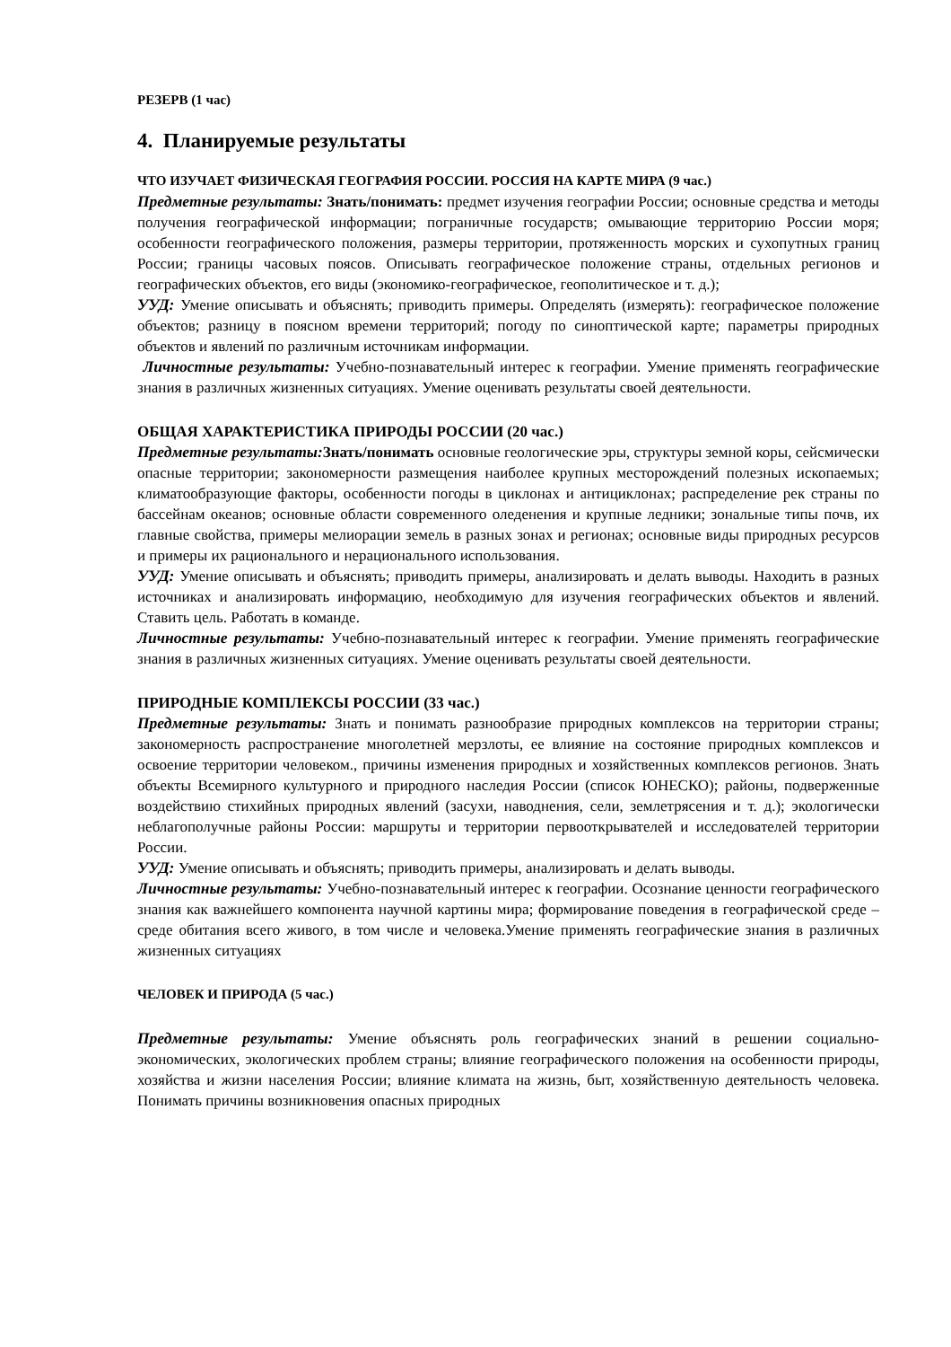РЕЗЕРВ (1 час)
4. Планируемые результаты
ЧТО ИЗУЧАЕТ ФИЗИЧЕСКАЯ ГЕОГРАФИЯ РОССИИ. РОССИЯ НА КАРТЕ МИРА (9 час.)
Предметные результаты: Знать/понимать: предмет изучения географии России; основные средства и методы получения географической информации; пограничные государств; омывающие территорию России моря; особенности географического положения, размеры территории, протяженность морских и сухопутных границ России; границы часовых поясов. Описывать географическое положение страны, отдельных регионов и географических объектов, его виды (экономико-географическое, геополитическое и т. д.);
УУД: Умение описывать и объяснять; приводить примеры. Определять (измерять): географическое положение объектов; разницу в поясном времени территорий; погоду по синоптической карте; параметры природных объектов и явлений по различным источникам информации.
Личностные результаты: Учебно-познавательный интерес к географии. Умение применять географические знания в различных жизненных ситуациях. Умение оценивать результаты своей деятельности.
ОБЩАЯ ХАРАКТЕРИСТИКА ПРИРОДЫ РОССИИ (20 час.)
Предметные результаты: Знать/понимать основные геологические эры, структуры земной коры, сейсмически опасные территории; закономерности размещения наиболее крупных месторождений полезных ископаемых; климатообразующие факторы, особенности погоды в циклонах и антициклонах; распределение рек страны по бассейнам океанов; основные области современного оледенения и крупные ледники; зональные типы почв, их главные свойства, примеры мелиорации земель в разных зонах и регионах; основные виды природных ресурсов и примеры их рационального и нерационального использования.
УУД: Умение описывать и объяснять; приводить примеры, анализировать и делать выводы. Находить в разных источниках и анализировать информацию, необходимую для изучения географических объектов и явлений. Ставить цель. Работать в команде.
Личностные результаты: Учебно-познавательный интерес к географии. Умение применять географические знания в различных жизненных ситуациях. Умение оценивать результаты своей деятельности.
ПРИРОДНЫЕ КОМПЛЕКСЫ РОССИИ (33 час.)
Предметные результаты: Знать и понимать разнообразие природных комплексов на территории страны; закономерность распространение многолетней мерзлоты, ее влияние на состояние природных комплексов и освоение территории человеком., причины изменения природных и хозяйственных комплексов регионов. Знать объекты Всемирного культурного и природного наследия России (список ЮНЕСКО); районы, подверженные воздействию стихийных природных явлений (засухи, наводнения, сели, землетрясения и т. д.); экологически неблагополучные районы России: маршруты и территории первооткрывателей и исследователей территории России.
УУД: Умение описывать и объяснять; приводить примеры, анализировать и делать выводы.
Личностные результаты: Учебно-познавательный интерес к географии. Осознание ценности географического знания как важнейшего компонента научной картины мира; формирование поведения в географической среде – среде обитания всего живого, в том числе и человека.Умение применять географические знания в различных жизненных ситуациях
ЧЕЛОВЕК И ПРИРОДА (5 час.)
Предметные результаты: Умение объяснять роль географических знаний в решении социально-экономических, экологических проблем страны; влияние географического положения на особенности природы, хозяйства и жизни населения России; влияние климата на жизнь, быт, хозяйственную деятельность человека. Понимать причины возникновения опасных природных